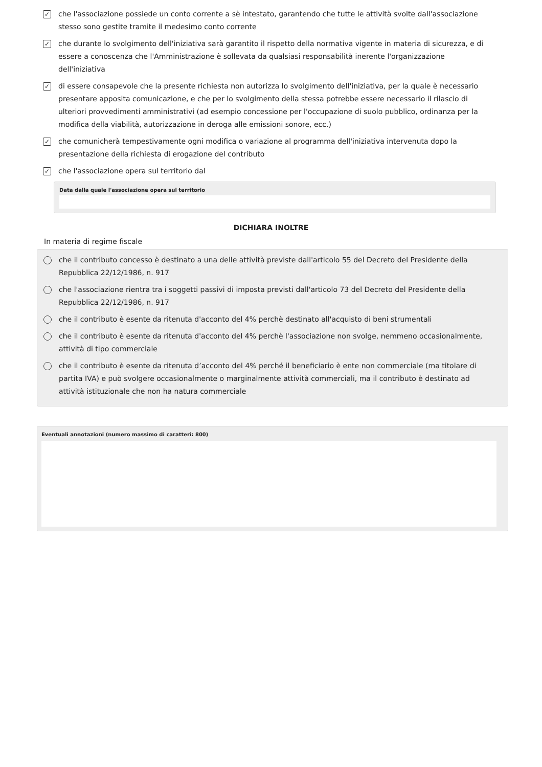✓
che l'associazione possiede un conto corrente a sè intestato, garantendo che tutte le attività svolte dall'associazione stesso sono gestite tramite il medesimo conto corrente
✓
che durante lo svolgimento dell'iniziativa sarà garantito il rispetto della normativa vigente in materia di sicurezza, e di essere a conoscenza che l'Amministrazione è sollevata da qualsiasi responsabilità inerente l'organizzazione dell'iniziativa
✓
di essere consapevole che la presente richiesta non autorizza lo svolgimento dell'iniziativa, per la quale è necessario presentare apposita comunicazione, e che per lo svolgimento della stessa potrebbe essere necessario il rilascio di ulteriori provvedimenti amministrativi (ad esempio concessione per l'occupazione di suolo pubblico, ordinanza per la modifica della viabilità, autorizzazione in deroga alle emissioni sonore, ecc.)
✓
che comunicherà tempestivamente ogni modifica o variazione al programma dell'iniziativa intervenuta dopo la presentazione della richiesta di erogazione del contributo
✓
che l'associazione opera sul territorio dal
Data dalla quale l'associazione opera sul territorio
DICHIARA INOLTRE
In materia di regime fiscale
che il contributo concesso è destinato a una delle attività previste dall'articolo 55 del Decreto del Presidente della Repubblica 22/12/1986, n. 917
che l'associazione rientra tra i soggetti passivi di imposta previsti dall'articolo 73 del Decreto del Presidente della Repubblica 22/12/1986, n. 917
che il contributo è esente da ritenuta d'acconto del 4% perchè destinato all'acquisto di beni strumentali
che il contributo è esente da ritenuta d'acconto del 4% perchè l'associazione non svolge, nemmeno occasionalmente, attività di tipo commerciale
che il contributo è esente da ritenuta d’acconto del 4% perché il beneficiario è ente non commerciale (ma titolare di partita IVA) e può svolgere occasionalmente o marginalmente attività commerciali, ma il contributo è destinato ad attività istituzionale che non ha natura commerciale
Eventuali annotazioni (numero massimo di caratteri: 800)